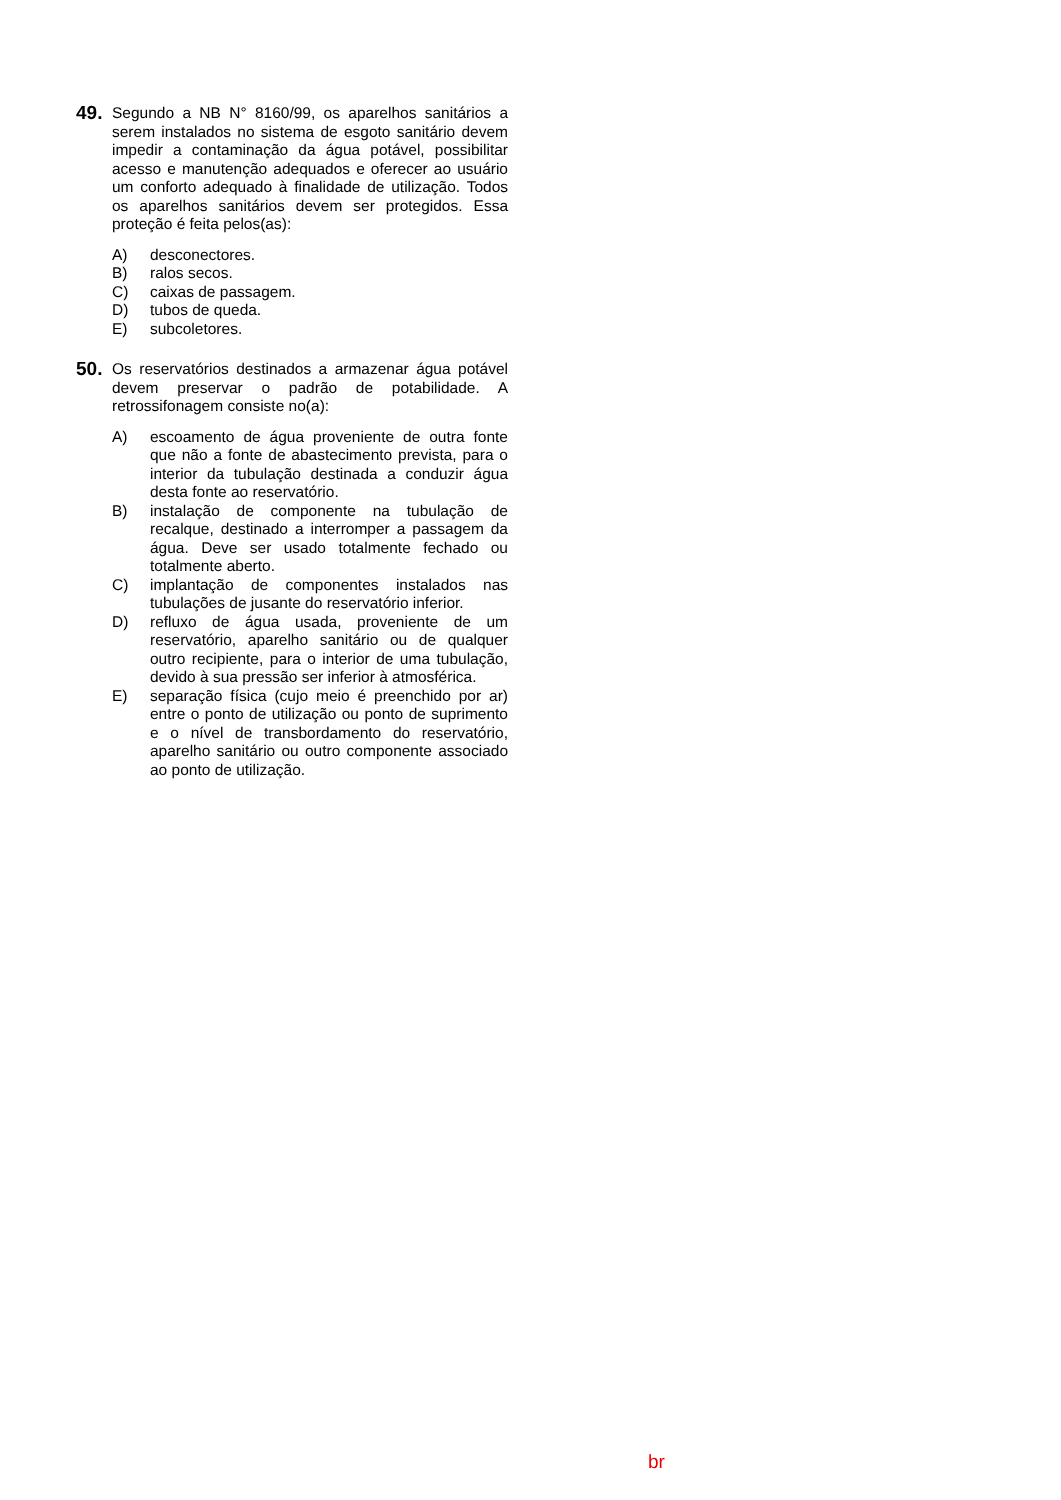49.
Segundo a NB N° 8160/99, os aparelhos sanitários a serem instalados no sistema de esgoto sanitário devem impedir a contaminação da água potável, possibilitar acesso e manutenção adequados e oferecer ao usuário um conforto adequado à finalidade de utilização. Todos os aparelhos sanitários devem ser protegidos. Essa proteção é feita pelos(as):
A) desconectores.
B) ralos secos.
C) caixas de passagem.
D) tubos de queda.
E) subcoletores.
50.
Os reservatórios destinados a armazenar água potável devem preservar o padrão de potabilidade. A retrossifonagem consiste no(a):
A) escoamento de água proveniente de outra fonte que não a fonte de abastecimento prevista, para o interior da tubulação destinada a conduzir água desta fonte ao reservatório.
B) instalação de componente na tubulação de recalque, destinado a interromper a passagem da água. Deve ser usado totalmente fechado ou totalmente aberto.
C) implantação de componentes instalados nas tubulações de jusante do reservatório inferior.
D) refluxo de água usada, proveniente de um reservatório, aparelho sanitário ou de qualquer outro recipiente, para o interior de uma tubulação, devido à sua pressão ser inferior à atmosférica.
E) separação física (cujo meio é preenchido por ar) entre o ponto de utilização ou ponto de suprimento e o nível de transbordamento do reservatório, aparelho sanitário ou outro componente associado ao ponto de utilização.
br